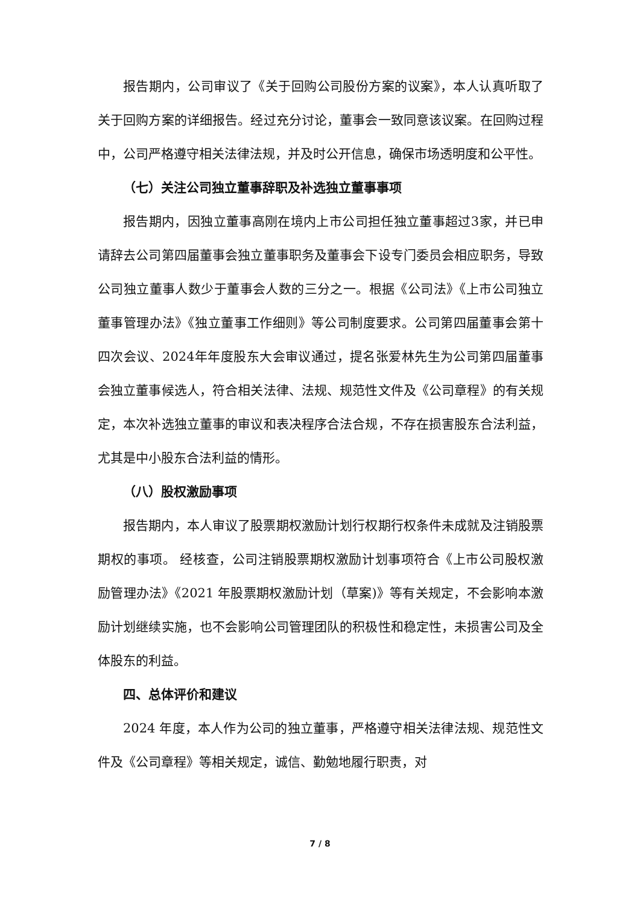报告期内，公司审议了《关于回购公司股份方案的议案》，本人认真听取了关于回购方案的详细报告。经过充分讨论，董事会一致同意该议案。在回购过程中，公司严格遵守相关法律法规，并及时公开信息，确保市场透明度和公平性。
（七）关注公司独立董事辞职及补选独立董事事项
报告期内，因独立董事高刚在境内上市公司担任独立董事超过3家，并已申请辞去公司第四届董事会独立董事职务及董事会下设专门委员会相应职务，导致公司独立董事人数少于董事会人数的三分之一。根据《公司法》《上市公司独立董事管理办法》《独立董事工作细则》等公司制度要求。公司第四届董事会第十四次会议、2024年年度股东大会审议通过，提名张爱林先生为公司第四届董事会独立董事候选人，符合相关法律、法规、规范性文件及《公司章程》的有关规定，本次补选独立董事的审议和表决程序合法合规，不存在损害股东合法利益，尤其是中小股东合法利益的情形。
（八）股权激励事项
报告期内，本人审议了股票期权激励计划行权期行权条件未成就及注销股票期权的事项。 经核查，公司注销股票期权激励计划事项符合《上市公司股权激励管理办法》《2021 年股票期权激励计划（草案)》等有关规定，不会影响本激励计划继续实施，也不会影响公司管理团队的积极性和稳定性，未损害公司及全体股东的利益。
四、总体评价和建议
2024 年度，本人作为公司的独立董事，严格遵守相关法律法规、规范性文件及《公司章程》等相关规定，诚信、勤勉地履行职责，对
7 / 8